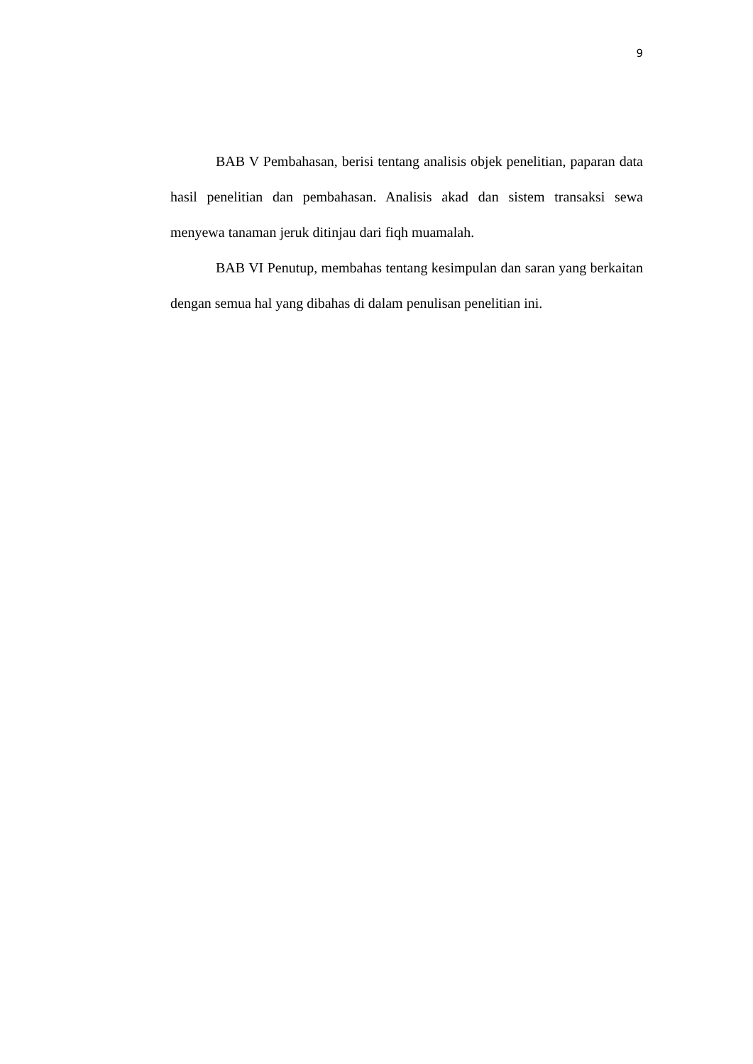9
BAB V Pembahasan, berisi tentang analisis objek penelitian, paparan data hasil penelitian dan pembahasan. Analisis akad dan sistem transaksi sewa menyewa tanaman jeruk ditinjau dari fiqh muamalah.
BAB VI Penutup, membahas tentang kesimpulan dan saran yang berkaitan dengan semua hal yang dibahas di dalam penulisan penelitian ini.